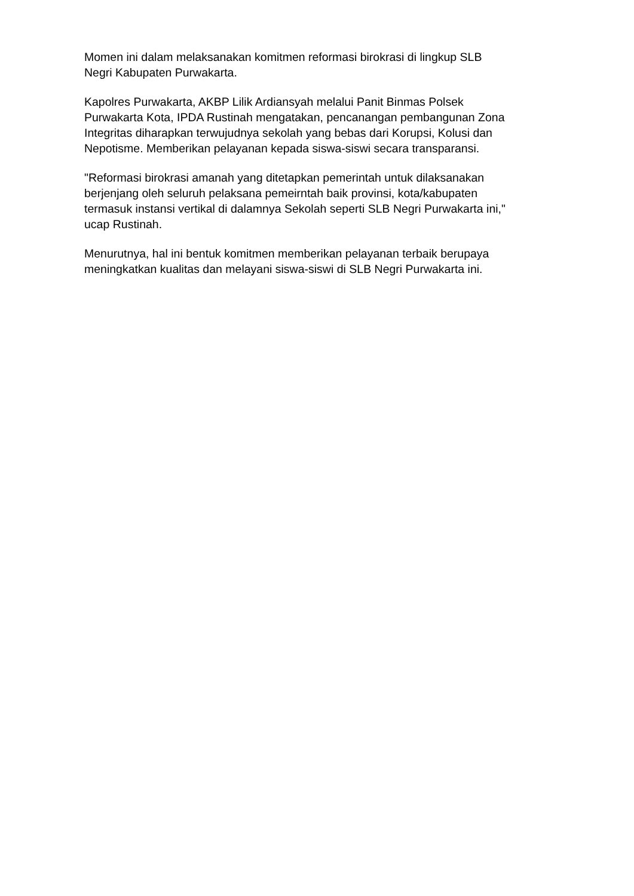Momen ini dalam melaksanakan komitmen reformasi birokrasi di lingkup SLB
Negri Kabupaten Purwakarta.
Kapolres Purwakarta, AKBP Lilik Ardiansyah melalui Panit Binmas Polsek
Purwakarta Kota, IPDA Rustinah mengatakan, pencanangan pembangunan Zona
Integritas diharapkan terwujudnya sekolah yang bebas dari Korupsi, Kolusi dan
Nepotisme. Memberikan pelayanan kepada siswa-siswi secara transparansi.
"Reformasi birokrasi amanah yang ditetapkan pemerintah untuk dilaksanakan
berjenjang oleh seluruh pelaksana pemeirntah baik provinsi, kota/kabupaten
termasuk instansi vertikal di dalamnya Sekolah seperti SLB Negri Purwakarta ini,"
ucap Rustinah.
Menurutnya, hal ini bentuk komitmen memberikan pelayanan terbaik berupaya
meningkatkan kualitas dan melayani siswa-siswi di SLB Negri Purwakarta ini.